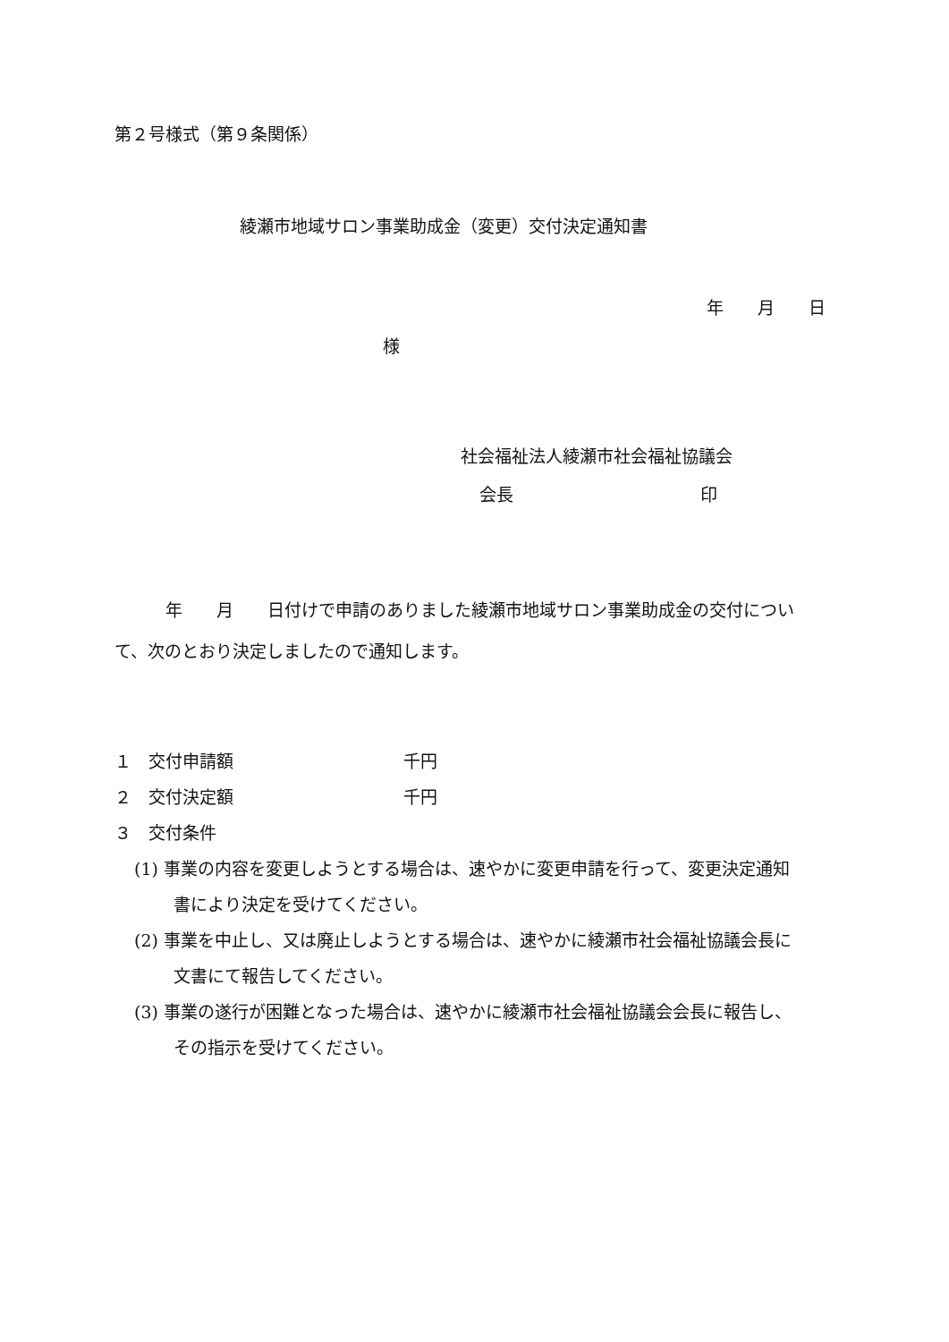第２号様式（第９条関係）
綾瀬市地域サロン事業助成金（変更）交付決定通知書
年　　月　　日
様
社会福祉法人綾瀬市社会福祉協議会
会長　　　　　　　　　　　印
　　　年　　月　　日付けで申請のありました綾瀬市地域サロン事業助成金の交付について、次のとおり決定しましたので通知します。
１　交付申請額　　　　　　　　　　千円
２　交付決定額　　　　　　　　　　千円
３　交付条件
(1) 事業の内容を変更しようとする場合は、速やかに変更申請を行って、変更決定通知書により決定を受けてください。
(2) 事業を中止し、又は廃止しようとする場合は、速やかに綾瀬市社会福祉協議会長に文書にて報告してください。
(3) 事業の遂行が困難となった場合は、速やかに綾瀬市社会福祉協議会会長に報告し、その指示を受けてください。